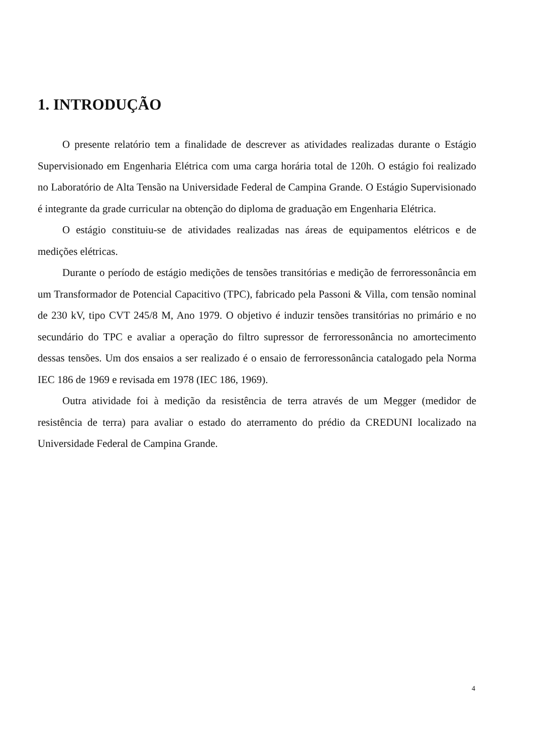1. INTRODUÇÃO
O presente relatório tem a finalidade de descrever as atividades realizadas durante o Estágio Supervisionado em Engenharia Elétrica com uma carga horária total de 120h. O estágio foi realizado no Laboratório de Alta Tensão na Universidade Federal de Campina Grande. O Estágio Supervisionado é integrante da grade curricular na obtenção do diploma de graduação em Engenharia Elétrica.
O estágio constituiu-se de atividades realizadas nas áreas de equipamentos elétricos e de medições elétricas.
Durante o período de estágio medições de tensões transitórias e medição de ferroressonância em um Transformador de Potencial Capacitivo (TPC), fabricado pela Passoni & Villa, com tensão nominal de 230 kV, tipo CVT 245/8 M, Ano 1979. O objetivo é induzir tensões transitórias no primário e no secundário do TPC e avaliar a operação do filtro supressor de ferroressonância no amortecimento dessas tensões. Um dos ensaios a ser realizado é o ensaio de ferroressonância catalogado pela Norma IEC 186 de 1969 e revisada em 1978 (IEC 186, 1969).
Outra atividade foi à medição da resistência de terra através de um Megger (medidor de resistência de terra) para avaliar o estado do aterramento do prédio da CREDUNI localizado na Universidade Federal de Campina Grande.
4